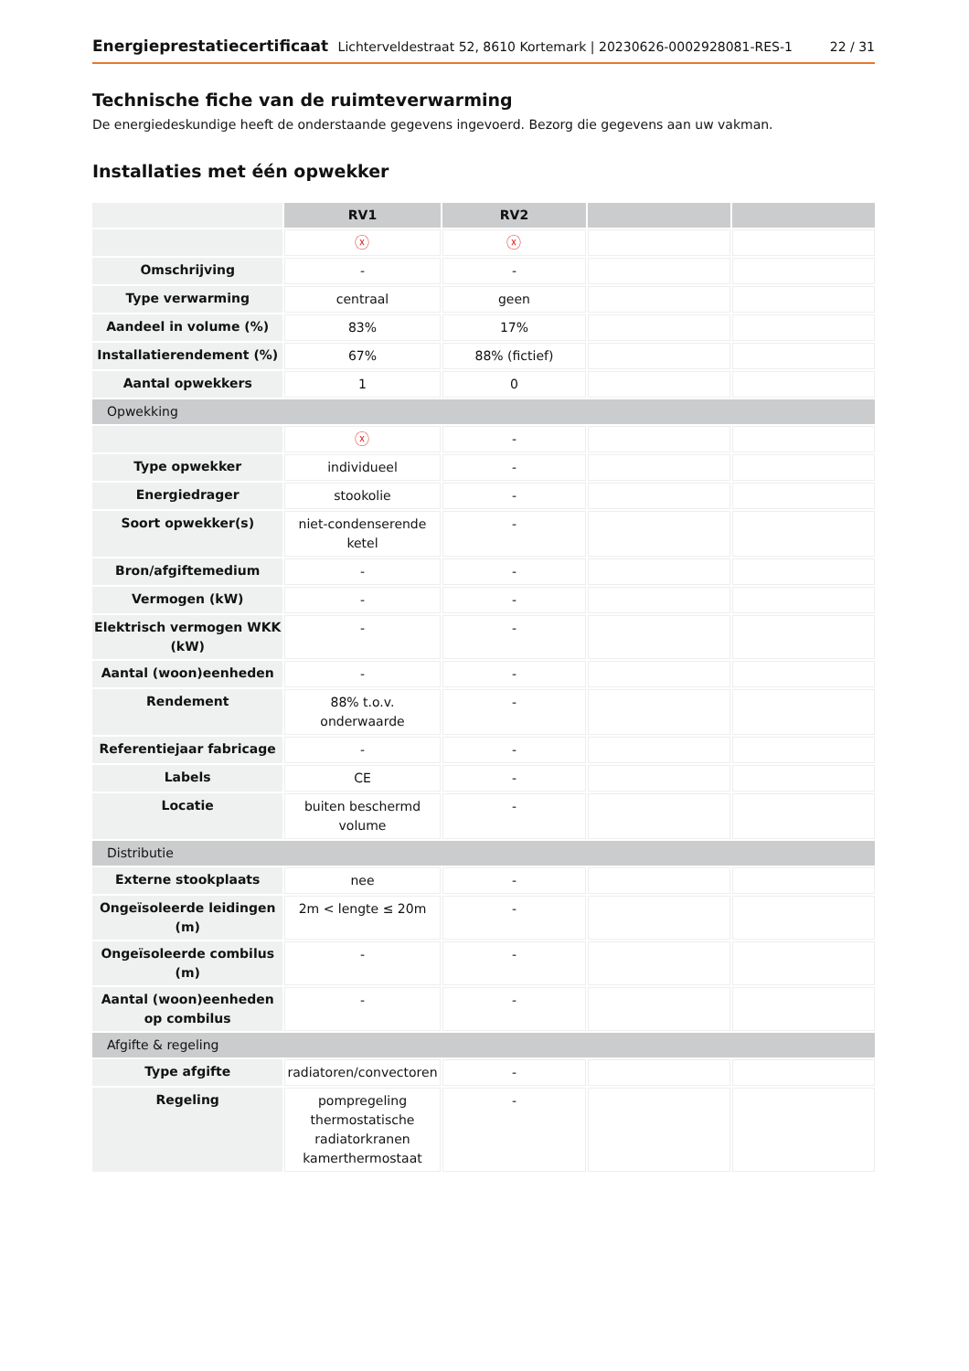Energieprestatiecertificaat Lichterveldestraat 52, 8610 Kortemark | 20230626-0002928081-RES-1 22 / 31
Technische fiche van de ruimteverwarming
De energiedeskundige heeft de onderstaande gegevens ingevoerd. Bezorg die gegevens aan uw vakman.
Installaties met één opwekker
| | RV1 | RV2 | | |
| | ⓧ | ⓧ | | |
| Omschrijving | - | - | | |
| Type verwarming | centraal | geen | | |
| Aandeel in volume (%) | 83% | 17% | | |
| Installatierendement (%) | 67% | 88% (fictief) | | |
| Aantal opwekkers | 1 | 0 | | |
| Opwekking | | | | |
| | ⓧ | - | | |
| Type opwekker | individueel | - | | |
| Energiedrager | stookolie | - | | |
| Soort opwekker(s) | niet-condenserende ketel | - | | |
| Bron/afgiftemedium | - | - | | |
| Vermogen (kW) | - | - | | |
| Elektrisch vermogen WKK (kW) | - | - | | |
| Aantal (woon)eenheden | - | - | | |
| Rendement | 88% t.o.v. onderwaarde | - | | |
| Referentiejaar fabricage | - | - | | |
| Labels | CE | - | | |
| Locatie | buiten beschermd volume | - | | |
| Distributie | | | | |
| Externe stookplaats | nee | - | | |
| Ongeïsoleerde leidingen (m) | 2m < lengte ≤ 20m | - | | |
| Ongeïsoleerde combilus (m) | - | - | | |
| Aantal (woon)eenheden op combilus | - | - | | |
| Afgifte & regeling | | | | |
| Type afgifte | radiatoren/convectoren | - | | |
| Regeling | pompregeling thermostatische radiatorkranen kamerthermostaat | - | | |